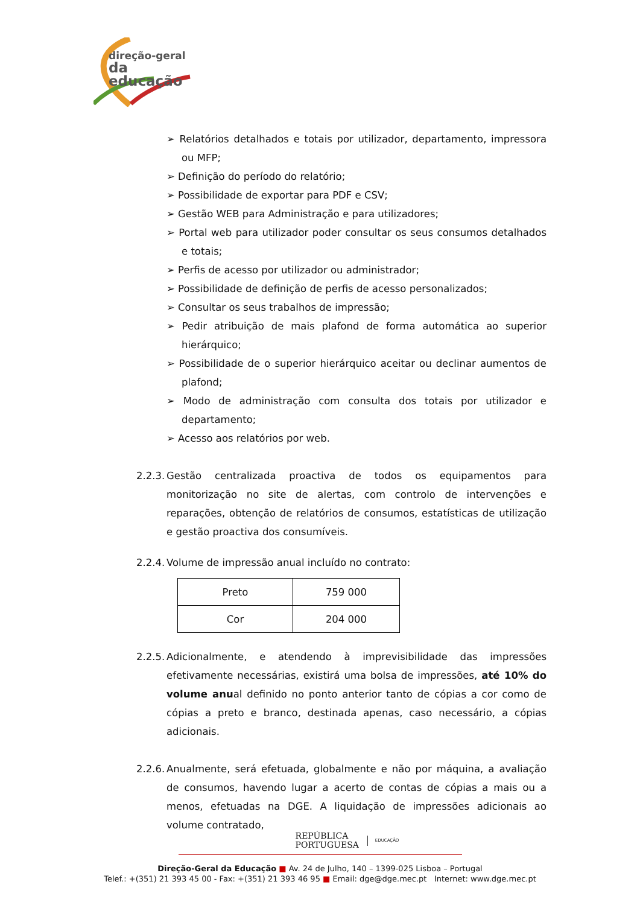direção-geral
da educação
➢ Relatórios detalhados e totais por utilizador, departamento, impressora ou MFP;
➢ Definição do período do relatório;
➢ Possibilidade de exportar para PDF e CSV;
➢ Gestão WEB para Administração e para utilizadores;
➢ Portal web para utilizador poder consultar os seus consumos detalhados e totais;
➢ Perfis de acesso por utilizador ou administrador;
➢ Possibilidade de definição de perfis de acesso personalizados;
➢ Consultar os seus trabalhos de impressão;
➢ Pedir atribuição de mais plafond de forma automática ao superior hierárquico;
➢ Possibilidade de o superior hierárquico aceitar ou declinar aumentos de plafond;
➢ Modo de administração com consulta dos totais por utilizador e departamento;
➢ Acesso aos relatórios por web.
2.2.3. Gestão centralizada proactiva de todos os equipamentos para monitorização no site de alertas, com controlo de intervenções e reparações, obtenção de relatórios de consumos, estatísticas de utilização e gestão proactiva dos consumíveis.
2.2.4. Volume de impressão anual incluído no contrato:
| Preto | 759 000 |
| Cor | 204 000 |
2.2.5. Adicionalmente, e atendendo à imprevisibilidade das impressões efetivamente necessárias, existirá uma bolsa de impressões, até 10% do volume anual definido no ponto anterior tanto de cópias a cor como de cópias a preto e branco, destinada apenas, caso necessário, a cópias adicionais.
2.2.6. Anualmente, será efetuada, globalmente e não por máquina, a avaliação de consumos, havendo lugar a acerto de contas de cópias a mais ou a menos, efetuadas na DGE. A liquidação de impressões adicionais ao volume contratado,
REPÚBLICA
PORTUGUESA EDUCAÇÃO
Direção-Geral da Educação ■ Av. 24 de Julho, 140 – 1399-025 Lisboa – Portugal
Telef.: +(351) 21 393 45 00 - Fax: +(351) 21 393 46 95 ■ Email: dge@dge.mec.pt Internet: www.dge.mec.pt